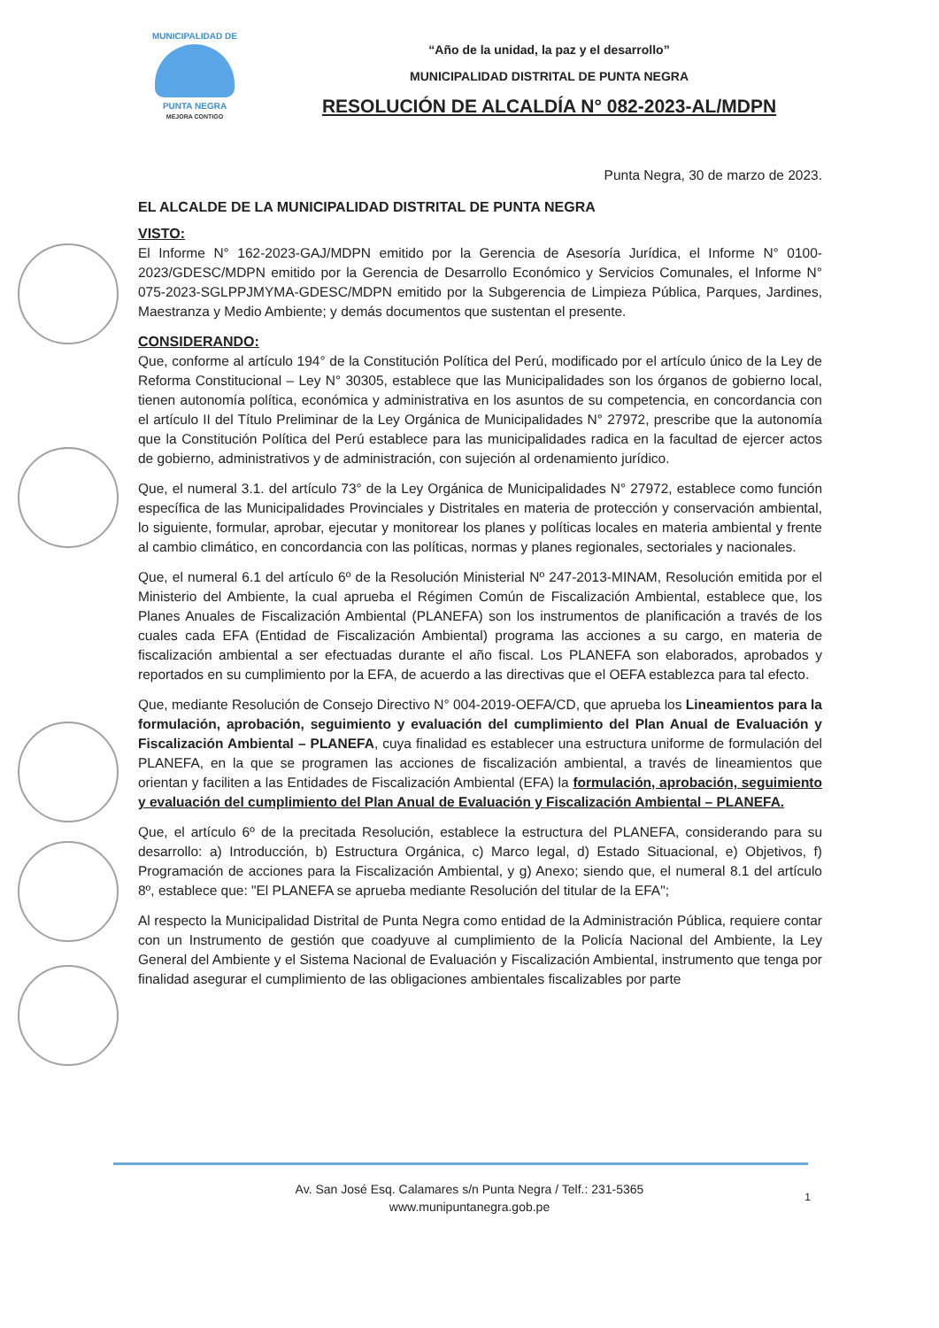MUNICIPALIDAD DE
PUNTA NEGRA
MEJORA CONTIGO
“Año de la unidad, la paz y el desarrollo”
MUNICIPALIDAD DISTRITAL DE PUNTA NEGRA
RESOLUCIÓN DE ALCALDÍA N° 082-2023-AL/MDPN
Punta Negra, 30 de marzo de 2023.
EL ALCALDE DE LA MUNICIPALIDAD DISTRITAL DE PUNTA NEGRA
VISTO:
El Informe N° 162-2023-GAJ/MDPN emitido por la Gerencia de Asesoría Jurídica, el Informe N° 0100-2023/GDESC/MDPN emitido por la Gerencia de Desarrollo Económico y Servicios Comunales, el Informe N° 075-2023-SGLPPJMYMA-GDESC/MDPN emitido por la Subgerencia de Limpieza Pública, Parques, Jardines, Maestranza y Medio Ambiente; y demás documentos que sustentan el presente.
CONSIDERANDO:
Que, conforme al artículo 194° de la Constitución Política del Perú, modificado por el artículo único de la Ley de Reforma Constitucional – Ley N° 30305, establece que las Municipalidades son los órganos de gobierno local, tienen autonomía política, económica y administrativa en los asuntos de su competencia, en concordancia con el artículo II del Título Preliminar de la Ley Orgánica de Municipalidades N° 27972, prescribe que la autonomía que la Constitución Política del Perú establece para las municipalidades radica en la facultad de ejercer actos de gobierno, administrativos y de administración, con sujeción al ordenamiento jurídico.
Que, el numeral 3.1. del artículo 73° de la Ley Orgánica de Municipalidades N° 27972, establece como función específica de las Municipalidades Provinciales y Distritales en materia de protección y conservación ambiental, lo siguiente, formular, aprobar, ejecutar y monitorear los planes y políticas locales en materia ambiental y frente al cambio climático, en concordancia con las políticas, normas y planes regionales, sectoriales y nacionales.
Que, el numeral 6.1 del artículo 6º de la Resolución Ministerial Nº 247-2013-MINAM, Resolución emitida por el Ministerio del Ambiente, la cual aprueba el Régimen Común de Fiscalización Ambiental, establece que, los Planes Anuales de Fiscalización Ambiental (PLANEFA) son los instrumentos de planificación a través de los cuales cada EFA (Entidad de Fiscalización Ambiental) programa las acciones a su cargo, en materia de fiscalización ambiental a ser efectuadas durante el año fiscal. Los PLANEFA son elaborados, aprobados y reportados en su cumplimiento por la EFA, de acuerdo a las directivas que el OEFA establezca para tal efecto.
Que, mediante Resolución de Consejo Directivo N° 004-2019-OEFA/CD, que aprueba los Lineamientos para la formulación, aprobación, seguimiento y evaluación del cumplimiento del Plan Anual de Evaluación y Fiscalización Ambiental – PLANEFA, cuya finalidad es establecer una estructura uniforme de formulación del PLANEFA, en la que se programen las acciones de fiscalización ambiental, a través de lineamientos que orientan y faciliten a las Entidades de Fiscalización Ambiental (EFA) la formulación, aprobación, seguimiento y evaluación del cumplimiento del Plan Anual de Evaluación y Fiscalización Ambiental – PLANEFA.
Que, el artículo 6º de la precitada Resolución, establece la estructura del PLANEFA, considerando para su desarrollo: a) Introducción, b) Estructura Orgánica, c) Marco legal, d) Estado Situacional, e) Objetivos, f) Programación de acciones para la Fiscalización Ambiental, y g) Anexo; siendo que, el numeral 8.1 del artículo 8º, establece que: "El PLANEFA se aprueba mediante Resolución del titular de la EFA";
Al respecto la Municipalidad Distrital de Punta Negra como entidad de la Administración Pública, requiere contar con un Instrumento de gestión que coadyuve al cumplimiento de la Policía Nacional del Ambiente, la Ley General del Ambiente y el Sistema Nacional de Evaluación y Fiscalización Ambiental, instrumento que tenga por finalidad asegurar el cumplimiento de las obligaciones ambientales fiscalizables por parte
Av. San José Esq. Calamares s/n Punta Negra / Telf.: 231-5365
www.munipuntanegra.gob.pe
1